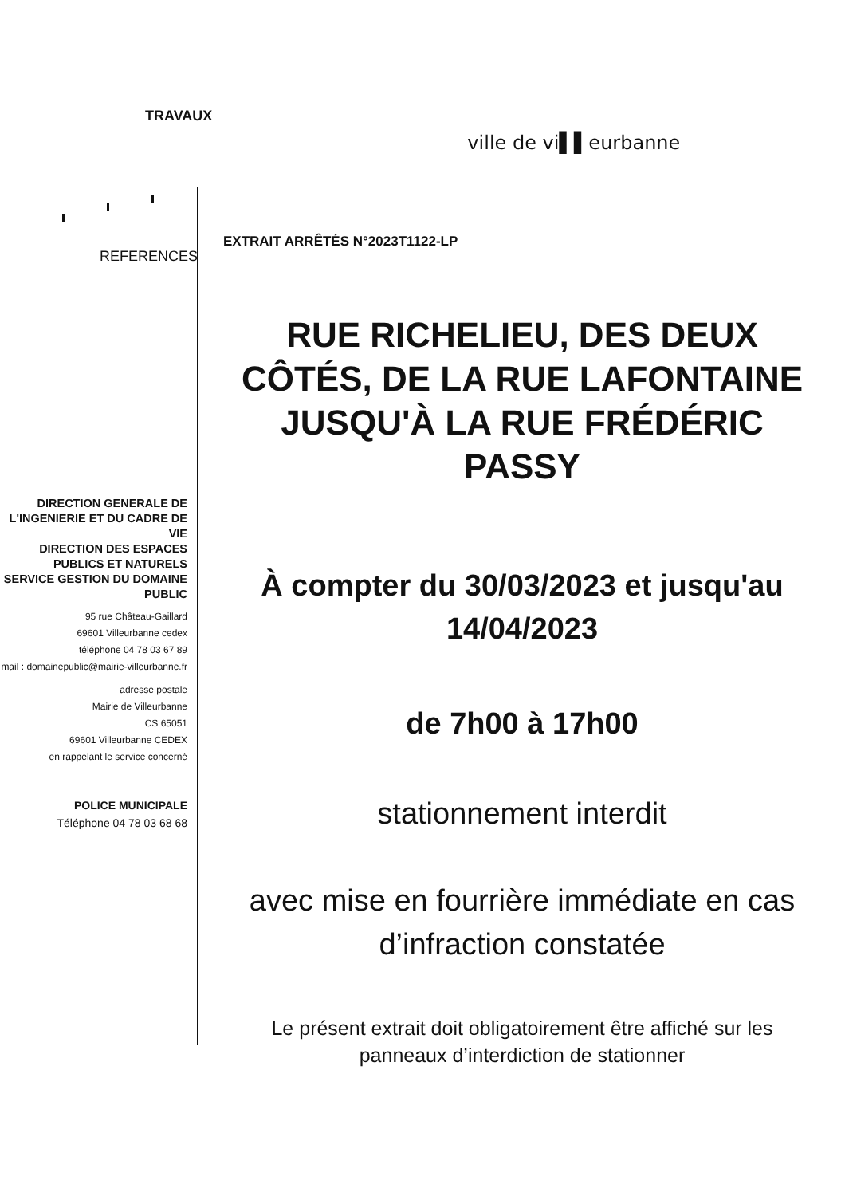TRAVAUX
ville de vi▌▌eurbanne
REFERENCES
EXTRAIT ARRÊTÉS N°2023T1122-LP
DIRECTION GENERALE DE L'INGENIERIE ET DU CADRE DE VIE
DIRECTION DES ESPACES PUBLICS ET NATURELS
SERVICE GESTION DU DOMAINE PUBLIC
95 rue Château-Gaillard
69601 Villeurbanne cedex
téléphone 04 78 03 67 89
mail : domainepublic@mairie-villeurbanne.fr
adresse postale
Mairie de Villeurbanne
CS 65051
69601 Villeurbanne CEDEX
en rappelant le service concerné
POLICE MUNICIPALE
Téléphone 04 78 03 68 68
RUE RICHELIEU, DES DEUX CÔTÉS, DE LA RUE LAFONTAINE JUSQU'À LA RUE FRÉDÉRIC PASSY
À compter du 30/03/2023 et jusqu'au 14/04/2023
de 7h00 à 17h00
stationnement interdit
avec mise en fourrière immédiate en cas d’infraction constatée
Le présent extrait doit obligatoirement être affiché sur les panneaux d’interdiction de stationner